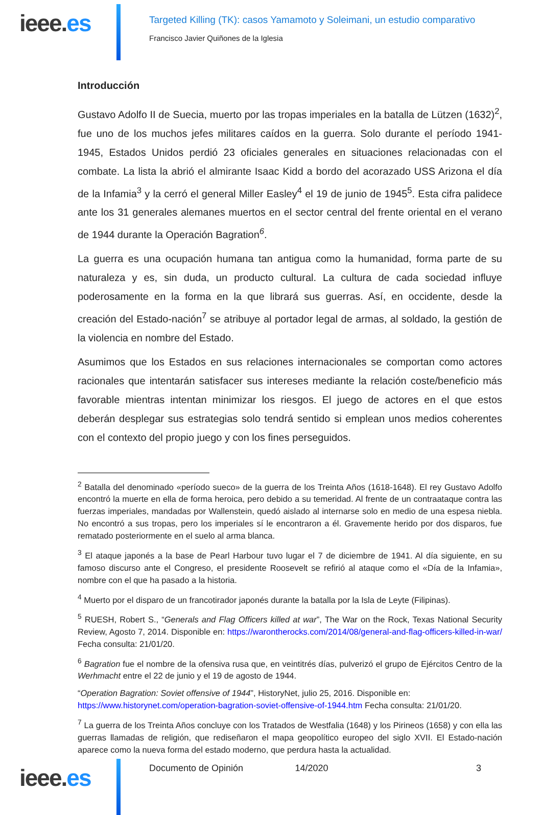ieee.es
Targeted Killing (TK): casos Yamamoto y Soleimani, un estudio comparativo
Francisco Javier Quiñones de la Iglesia
Introducción
Gustavo Adolfo II de Suecia, muerto por las tropas imperiales en la batalla de Lützen (1632)<sup>2</sup>, fue uno de los muchos jefes militares caídos en la guerra. Solo durante el período 1941-1945, Estados Unidos perdió 23 oficiales generales en situaciones relacionadas con el combate. La lista la abrió el almirante Isaac Kidd a bordo del acorazado USS Arizona el día de la Infamia<sup>3</sup> y la cerró el general Miller Easley<sup>4</sup> el 19 de junio de 1945<sup>5</sup>. Esta cifra palidece ante los 31 generales alemanes muertos en el sector central del frente oriental en el verano de 1944 durante la Operación Bagration<sup>6</sup>.
La guerra es una ocupación humana tan antigua como la humanidad, forma parte de su naturaleza y es, sin duda, un producto cultural. La cultura de cada sociedad influye poderosamente en la forma en la que librará sus guerras. Así, en occidente, desde la creación del Estado-nación<sup>7</sup> se atribuye al portador legal de armas, al soldado, la gestión de la violencia en nombre del Estado.
Asumimos que los Estados en sus relaciones internacionales se comportan como actores racionales que intentarán satisfacer sus intereses mediante la relación coste/beneficio más favorable mientras intentan minimizar los riesgos. El juego de actores en el que estos deberán desplegar sus estrategias solo tendrá sentido si emplean unos medios coherentes con el contexto del propio juego y con los fines perseguidos.
<sup>2</sup> Batalla del denominado «período sueco» de la guerra de los Treinta Años (1618-1648). El rey Gustavo Adolfo encontró la muerte en ella de forma heroica, pero debido a su temeridad. Al frente de un contraataque contra las fuerzas imperiales, mandadas por Wallenstein, quedó aislado al internarse solo en medio de una espesa niebla. No encontró a sus tropas, pero los imperiales sí le encontraron a él. Gravemente herido por dos disparos, fue rematado posteriormente en el suelo al arma blanca.
<sup>3</sup> El ataque japonés a la base de Pearl Harbour tuvo lugar el 7 de diciembre de 1941. Al día siguiente, en su famoso discurso ante el Congreso, el presidente Roosevelt se refirió al ataque como el «Día de la Infamia», nombre con el que ha pasado a la historia.
<sup>4</sup> Muerto por el disparo de un francotirador japonés durante la batalla por la Isla de Leyte (Filipinas).
<sup>5</sup> RUESH, Robert S., “Generals and Flag Officers killed at war”, The War on the Rock, Texas National Security Review, Agosto 7, 2014. Disponible en: https://warontherocks.com/2014/08/general-and-flag-officers-killed-in-war/ Fecha consulta: 21/01/20.
<sup>6</sup> Bagration fue el nombre de la ofensiva rusa que, en veintitrés días, pulverizó el grupo de Ejércitos Centro de la Werhmacht entre el 22 de junio y el 19 de agosto de 1944.
“Operation Bagration: Soviet offensive of 1944”, HistoryNet, julio 25, 2016. Disponible en: https://www.historynet.com/operation-bagration-soviet-offensive-of-1944.htm Fecha consulta: 21/01/20.
<sup>7</sup> La guerra de los Treinta Años concluye con los Tratados de Westfalia (1648) y los Pirineos (1658) y con ella las guerras llamadas de religión, que rediseñaron el mapa geopolítico europeo del siglo XVII. El Estado-nación aparece como la nueva forma del estado moderno, que perdura hasta la actualidad.
ieee.es
Documento de Opinión 14/2020 3